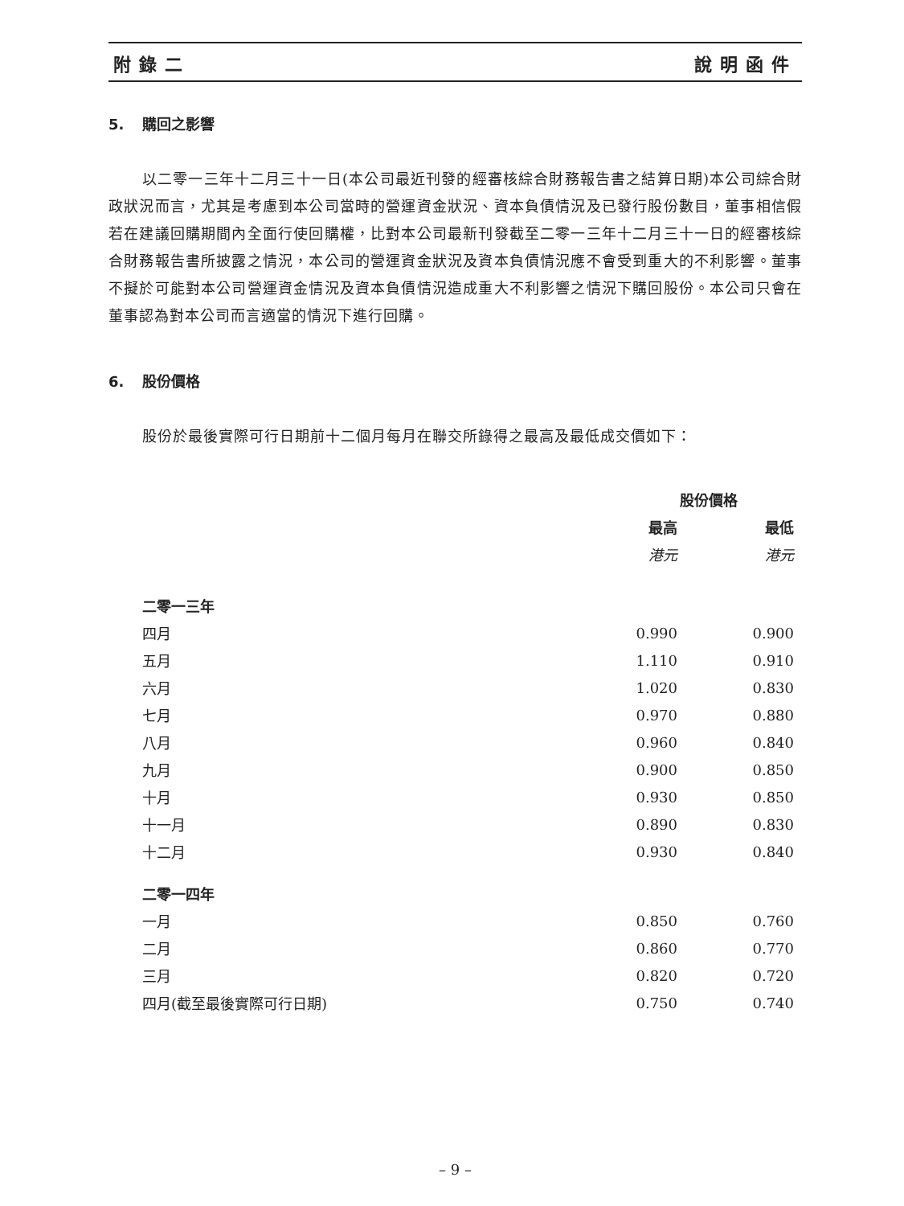附錄二 說明函件
5. 購回之影響
以二零一三年十二月三十一日(本公司最近刊發的經審核綜合財務報告書之結算日期)本公司綜合財政狀況而言，尤其是考慮到本公司當時的營運資金狀況、資本負債情況及已發行股份數目，董事相信假若在建議回購期間內全面行使回購權，比對本公司最新刊發截至二零一三年十二月三十一日的經審核綜合財務報告書所披露之情況，本公司的營運資金狀況及資本負債情況應不會受到重大的不利影響。董事不擬於可能對本公司營運資金情況及資本負債情況造成重大不利影響之情況下購回股份。本公司只會在董事認為對本公司而言適當的情況下進行回購。
6. 股份價格
股份於最後實際可行日期前十二個月每月在聯交所錄得之最高及最低成交價如下：
| | 股份價格 | |
| | 最高 | 最低 |
| | 港元 | 港元 |
| 二零一三年 | | |
| 四月 | 0.990 | 0.900 |
| 五月 | 1.110 | 0.910 |
| 六月 | 1.020 | 0.830 |
| 七月 | 0.970 | 0.880 |
| 八月 | 0.960 | 0.840 |
| 九月 | 0.900 | 0.850 |
| 十月 | 0.930 | 0.850 |
| 十一月 | 0.890 | 0.830 |
| 十二月 | 0.930 | 0.840 |
| 二零一四年 | | |
| 一月 | 0.850 | 0.760 |
| 二月 | 0.860 | 0.770 |
| 三月 | 0.820 | 0.720 |
| 四月(截至最後實際可行日期) | 0.750 | 0.740 |
– 9 –